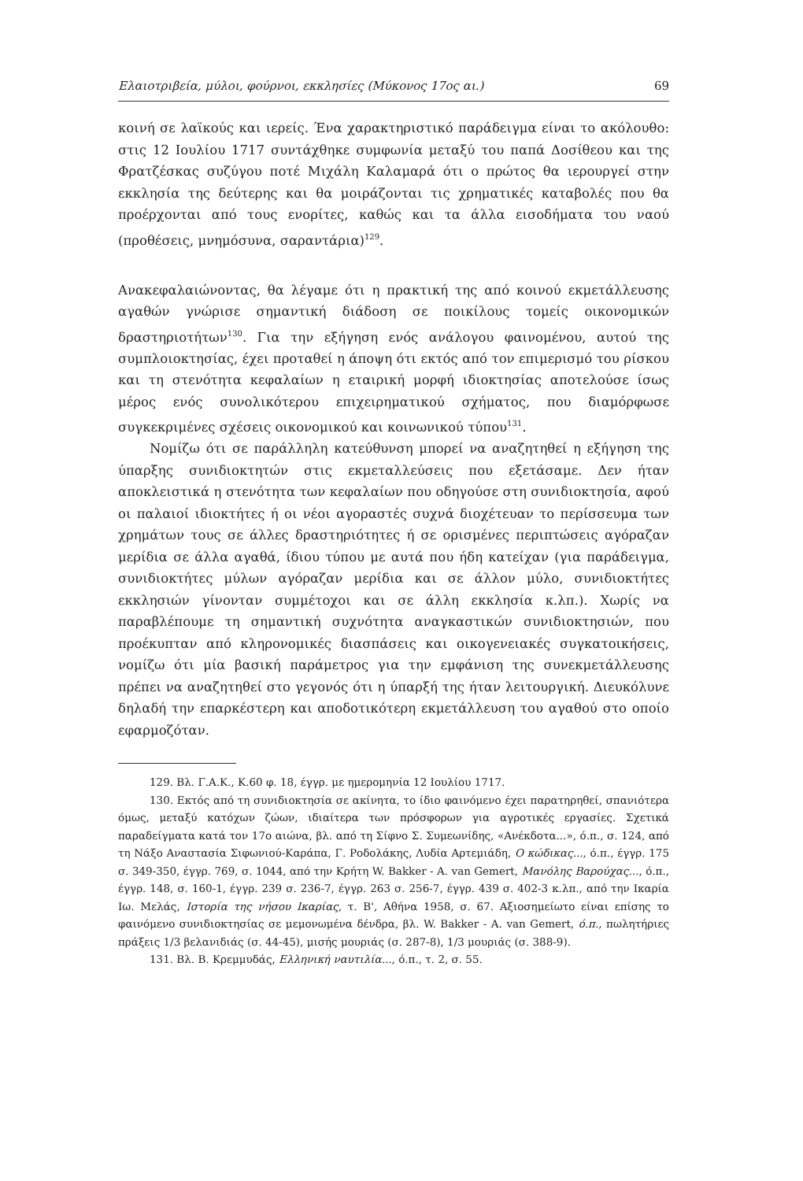Ελαιοτριβεία, μύλοι, φούρνοι, εκκλησίες (Μύκονος 17ος αι.) 69
κοινή σε λαϊκούς και ιερείς. Ένα χαρακτηριστικό παράδειγμα είναι το ακόλουθο: στις 12 Ιουλίου 1717 συντάχθηκε συμφωνία μεταξύ του παπά Δοσίθεου και της Φρατζέσκας συζύγου ποτέ Μιχάλη Καλαμαρά ότι ο πρώτος θα ιερουργεί στην εκκλησία της δεύτερης και θα μοιράζονται τις χρηματικές καταβολές που θα προέρχονται από τους ενορίτες, καθώς και τα άλλα εισοδήματα του ναού (προθέσεις, μνημόσυνα, σαραντάρια)<sup>129</sup>.
Ανακεφαλαιώνοντας, θα λέγαμε ότι η πρακτική της από κοινού εκμετάλλευσης αγαθών γνώρισε σημαντική διάδοση σε ποικίλους τομείς οικονομικών δραστηριοτήτων<sup>130</sup>. Για την εξήγηση ενός ανάλογου φαινομένου, αυτού της συμπλοιοκτησίας, έχει προταθεί η άποψη ότι εκτός από τον επιμερισμό του ρίσκου και τη στενότητα κεφαλαίων η εταιρική μορφή ιδιοκτησίας αποτελούσε ίσως μέρος ενός συνολικότερου επιχειρηματικού σχήματος, που διαμόρφωσε συγκεκριμένες σχέσεις οικονομικού και κοινωνικού τύπου<sup>131</sup>.
Νομίζω ότι σε παράλληλη κατεύθυνση μπορεί να αναζητηθεί η εξήγηση της ύπαρξης συνιδιοκτητών στις εκμεταλλεύσεις που εξετάσαμε. Δεν ήταν αποκλειστικά η στενότητα των κεφαλαίων που οδηγούσε στη συνιδιοκτησία, αφού οι παλαιοί ιδιοκτήτες ή οι νέοι αγοραστές συχνά διοχέτευαν το περίσσευμα των χρημάτων τους σε άλλες δραστηριότητες ή σε ορισμένες περιπτώσεις αγόραζαν μερίδια σε άλλα αγαθά, ίδιου τύπου με αυτά που ήδη κατείχαν (για παράδειγμα, συνιδιοκτήτες μύλων αγόραζαν μερίδια και σε άλλον μύλο, συνιδιοκτήτες εκκλησιών γίνονταν συμμέτοχοι και σε άλλη εκκλησία κ.λπ.). Χωρίς να παραβλέπουμε τη σημαντική συχνότητα αναγκαστικών συνιδιοκτησιών, που προέκυπταν από κληρονομικές διασπάσεις και οικογενειακές συγκατοικήσεις, νομίζω ότι μία βασική παράμετρος για την εμφάνιση της συνεκμετάλλευσης πρέπει να αναζητηθεί στο γεγονός ότι η ύπαρξή της ήταν λειτουργική. Διευκόλυνε δηλαδή την επαρκέστερη και αποδοτικότερη εκμετάλλευση του αγαθού στο οποίο εφαρμοζόταν.
129. Βλ. Γ.Α.Κ., Κ.60 φ. 18, έγγρ. με ημερομηνία 12 Ιουλίου 1717.
130. Εκτός από τη συνιδιοκτησία σε ακίνητα, το ίδιο φαινόμενο έχει παρατηρηθεί, σπανιότερα όμως, μεταξύ κατόχων ζώων, ιδιαίτερα των πρόσφορων για αγροτικές εργασίες. Σχετικά παραδείγματα κατά τον 17ο αιώνα, βλ. από τη Σίφνο Σ. Συμεωνίδης, «Ανέκδοτα...», ό.π., σ. 124, από τη Νάξο Αναστασία Σιφωνιού-Καράπα, Γ. Ροδολάκης, Λυδία Αρτεμιάδη, Ο κώδικας..., ό.π., έγγρ. 175 σ. 349-350, έγγρ. 769, σ. 1044, από την Κρήτη W. Bakker - A. van Gemert, Μανόλης Βαρούχας..., ό.π., έγγρ. 148, σ. 160-1, έγγρ. 239 σ. 236-7, έγγρ. 263 σ. 256-7, έγγρ. 439 σ. 402-3 κ.λπ., από την Ικαρία Ιω. Μελάς, Ιστορία της νήσου Ικαρίας, τ. Β', Αθήνα 1958, σ. 67. Αξιοσημείωτο είναι επίσης το φαινόμενο συνιδιοκτησίας σε μεμονωμένα δένδρα, βλ. W. Bakker - A. van Gemert, ό.π., πωλητήριες πράξεις 1/3 βελανιδιάς (σ. 44-45), μισής μουριάς (σ. 287-8), 1/3 μουριάς (σ. 388-9).
131. Βλ. Β. Κρεμμυδάς, Ελληνική ναυτιλία..., ό.π., τ. 2, σ. 55.